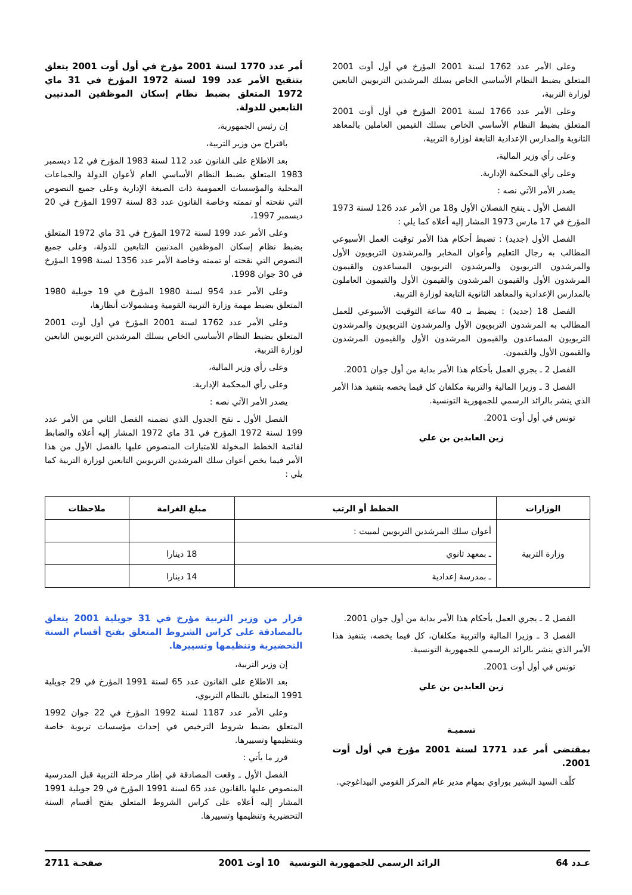وعلى الأمر عدد 1762 لسنة 2001 المؤرخ في أول أوت 2001 المتعلق بضبط النظام الأساسي الخاص بسلك المرشدين التربويين التابعين لوزارة التربية،
وعلى الأمر عدد 1766 لسنة 2001 المؤرخ في أول أوت 2001 المتعلق بضبط النظام الأساسي الخاص بسلك القيمين العاملين بالمعاهد الثانوية والمدارس الإعدادية التابعة لوزارة التربية،
وعلى رأي وزير المالية،
وعلى رأي المحكمة الإدارية.
يصدر الأمر الآتي نصه :
الفصل الأول ـ ينقح الفصلان الأول و18 من الأمر عدد 126 لسنة 1973 المؤرخ في 17 مارس 1973 المشار إليه أعلاه كما يلي :
الفصل الأول (جديد) : تضبط أحكام هذا الأمر توقيت العمل الأسبوعي المطالب به رجال التعليم وأعوان المخابر والمرشدون التربويون الأول والمرشدون التربويون والمرشدون التربويون المساعدون والقيمون المرشدون الأول والقيمون المرشدون والقيمون الأول والقيمون العاملون بالمدارس الإعدادية والمعاهد الثانوية التابعة لوزارة التربية.
الفصل 18 (جديد) : يضبط بـ 40 ساعة التوقيت الأسبوعي للعمل المطالب به المرشدون التربويون الأول والمرشدون التربويون والمرشدون التربويون المساعدون والقيمون المرشدون الأول والقيمون المرشدون والقيمون الأول والقيمون.
الفصل 2 ـ يجري العمل بأحكام هذا الأمر بداية من أول جوان 2001.
الفصل 3 ـ وزيرا المالية والتربية مكلفان كل فيما يخصه بتنفيذ هذا الأمر الذي ينشر بالرائد الرسمي للجمهورية التونسية.
تونس في أول أوت 2001.
زين العابدين بن علي
أمر عدد 1770 لسنة 2001 مؤرخ في أول أوت 2001 يتعلق بتنقيح الأمر عدد 199 لسنة 1972 المؤرخ في 31 ماي 1972 المتعلق بضبط نظام إسكان الموظفين المدنيين التابعين للدولة.
إن رئيس الجمهورية،
باقتراح من وزير التربية،
بعد الاطلاع على القانون عدد 112 لسنة 1983 المؤرخ في 12 ديسمبر 1983 المتعلق بضبط النظام الأساسي العام لأعوان الدولة والجماعات المحلية والمؤسسات العمومية ذات الصبغة الإدارية وعلى جميع النصوص التي نقحته أو تممته وخاصة القانون عدد 83 لسنة 1997 المؤرخ في 20 ديسمبر 1997،
وعلى الأمر عدد 199 لسنة 1972 المؤرخ في 31 ماي 1972 المتعلق بضبط نظام إسكان الموظفين المدنيين التابعين للدولة، وعلى جميع النصوص التي نقحته أو تممته وخاصة الأمر عدد 1356 لسنة 1998 المؤرخ في 30 جوان 1998،
وعلى الأمر عدد 954 لسنة 1980 المؤرخ في 19 جويلية 1980 المتعلق بضبط مهمة وزارة التربية القومية ومشمولات أنظارها،
وعلى الأمر عدد 1762 لسنة 2001 المؤرخ في أول أوت 2001 المتعلق بضبط النظام الأساسي الخاص بسلك المرشدين التربويين التابعين لوزارة التربية،
وعلى رأي وزير المالية،
وعلى رأي المحكمة الإدارية.
يصدر الأمر الآتي نصه :
الفصل الأول ـ نقح الجدول الذي تضمنه الفصل الثاني من الأمر عدد 199 لسنة 1972 المؤرخ في 31 ماي 1972 المشار إليه أعلاه والضابط لقائمة الخطط المخولة للامتيازات المنصوص عليها بالفصل الأول من هذا الأمر فيما يخص أعوان سلك المرشدين التربويين التابعين لوزارة التربية كما يلي :
| الوزارات | الخطط أو الرتب | مبلغ الغرامة | ملاحظات |
| --- | --- | --- | --- |
| وزارة التربية | أعوان سلك المرشدين التربويين لمبيت : | | |
| | ـ بمعهد ثانوي | 18 دينارا | |
| | ـ بمدرسة إعدادية | 14 دينارا | |
الفصل 2 ـ يجري العمل بأحكام هذا الأمر بداية من أول جوان 2001.
الفصل 3 ـ وزيرا المالية والتربية مكلفان، كل فيما يخصه، بتنفيذ هذا الأمر الذي ينشر بالرائد الرسمي للجمهورية التونسية.
تونس في أول أوت 2001.
زين العابدين بن علي
تسميـة
بمقتضى أمر عدد 1771 لسنة 2001 مؤرخ في أول أوت 2001.
كلّف السيد البشير بوراوي بمهام مدير عام المركز القومي البيداغوجي.
قرار من وزير التربية مؤرخ في 31 جويلية 2001 يتعلق بالمصادقة على كراس الشروط المتعلق بفتح أقسام السنة التحضيرية وتنظيمها وتسييرها.
إن وزير التربية،
بعد الاطلاع على القانون عدد 65 لسنة 1991 المؤرخ في 29 جويلية 1991 المتعلق بالنظام التربوي،
وعلى الأمر عدد 1187 لسنة 1992 المؤرخ في 22 جوان 1992 المتعلق بضبط شروط الترخيص في إحداث مؤسسات تربوية خاصة وبتنظيمها وتسييرها.
قرر ما يأتي :
الفصل الأول ـ وقعت المصادقة في إطار مرحلة التربية قبل المدرسية المنصوص عليها بالقانون عدد 65 لسنة 1991 المؤرخ في 29 جويلية 1991 المشار إليه أعلاه على كراس الشروط المتعلق بفتح أقسام السنة التحضيرية وتنظيمها وتسييرها.
عـدد 64 الرائد الرسمي للجمهورية التونسية 10 أوت 2001 صفحـة 2711